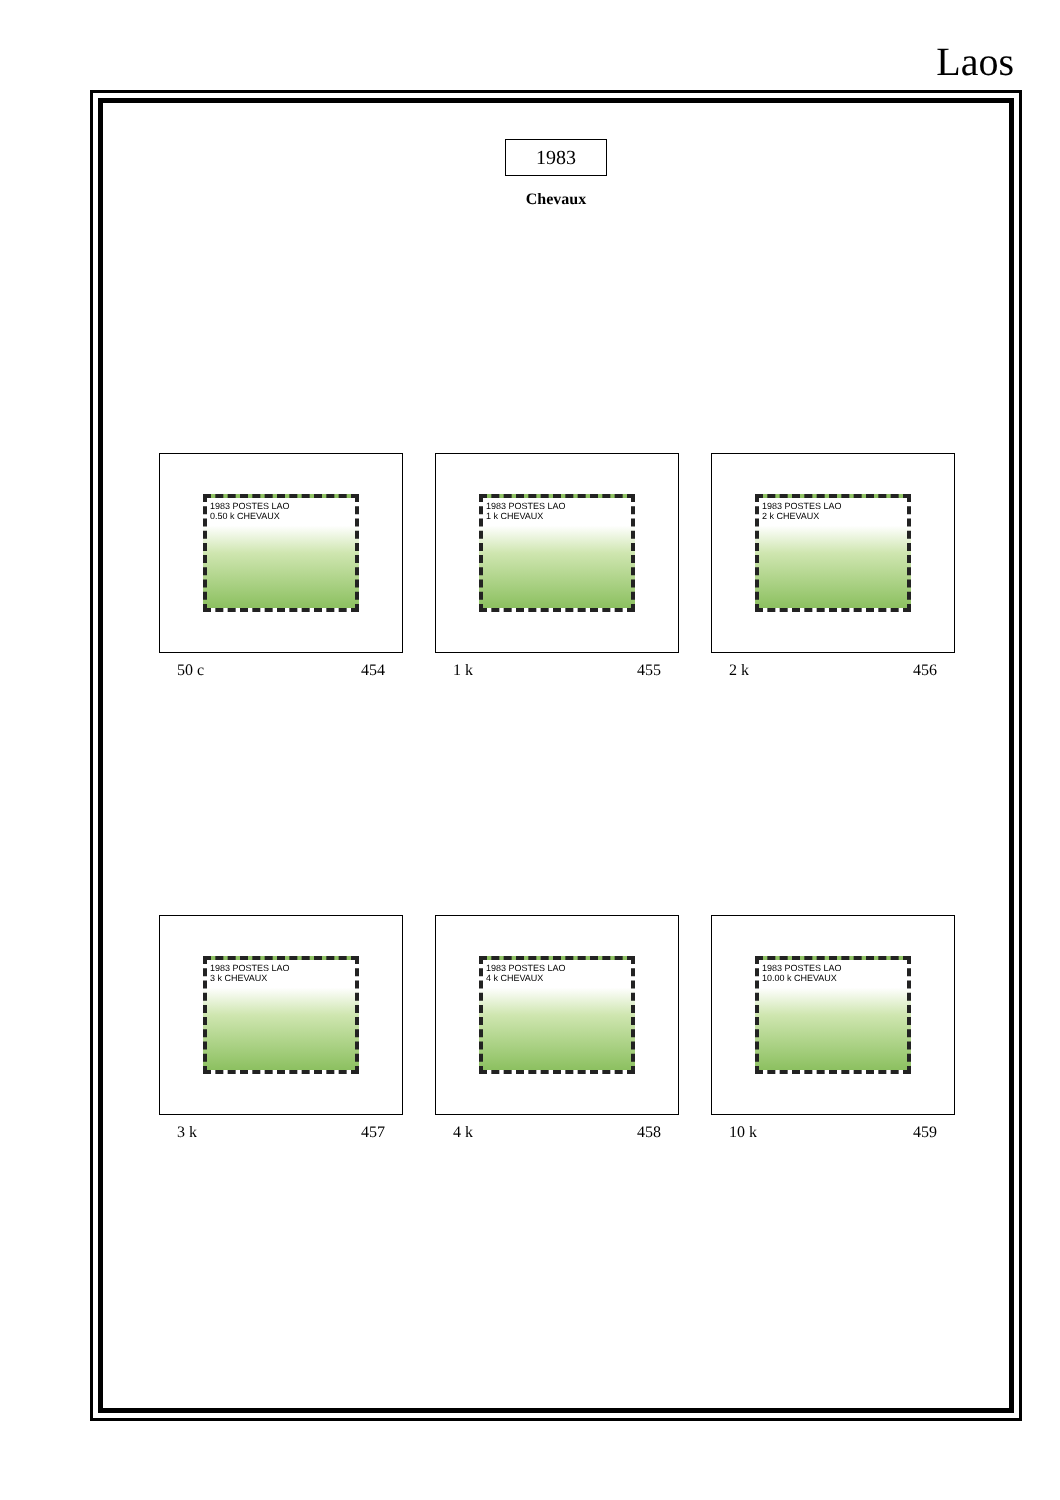Laos
1983
Chevaux
1983 POSTES LAO
0.50 k CHEVAUX
50 c 454
1983 POSTES LAO
1 k CHEVAUX
1 k 455
1983 POSTES LAO
2 k CHEVAUX
2 k 456
1983 POSTES LAO
3 k CHEVAUX
3 k 457
1983 POSTES LAO
4 k CHEVAUX
4 k 458
1983 POSTES LAO
10.00 k CHEVAUX
10 k 459